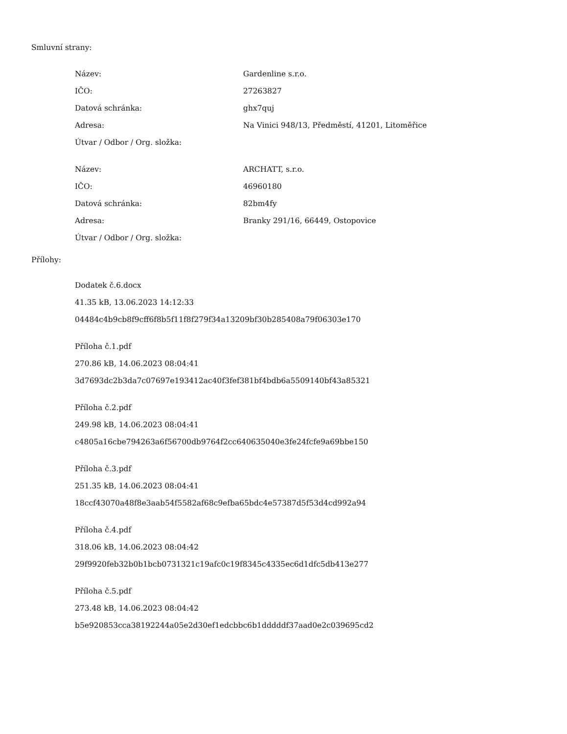Smluvní strany:
| Název: | Gardenline s.r.o. |
| IČO: | 27263827 |
| Datová schránka: | ghx7quj |
| Adresa: | Na Vinici 948/13, Předměstí, 41201, Litoměřice |
| Útvar / Odbor / Org. složka: | |
| Název: | ARCHATT, s.r.o. |
| IČO: | 46960180 |
| Datová schránka: | 82bm4fy |
| Adresa: | Branky 291/16, 66449, Ostopovice |
| Útvar / Odbor / Org. složka: | |
Přílohy:
Dodatek č.6.docx
41.35 kB, 13.06.2023 14:12:33
04484c4b9cb8f9cff6f8b5f11f8f279f34a13209bf30b285408a79f06303e170
Příloha č.1.pdf
270.86 kB, 14.06.2023 08:04:41
3d7693dc2b3da7c07697e193412ac40f3fef381bf4bdb6a5509140bf43a85321
Příloha č.2.pdf
249.98 kB, 14.06.2023 08:04:41
c4805a16cbe794263a6f56700db9764f2cc640635040e3fe24fcfe9a69bbe150
Příloha č.3.pdf
251.35 kB, 14.06.2023 08:04:41
18ccf43070a48f8e3aab54f5582af68c9efba65bdc4e57387d5f53d4cd992a94
Příloha č.4.pdf
318.06 kB, 14.06.2023 08:04:42
29f9920feb32b0b1bcb0731321c19afc0c19f8345c4335ec6d1dfc5db413e277
Příloha č.5.pdf
273.48 kB, 14.06.2023 08:04:42
b5e920853cca38192244a05e2d30ef1edcbbc6b1dddddf37aad0e2c039695cd2